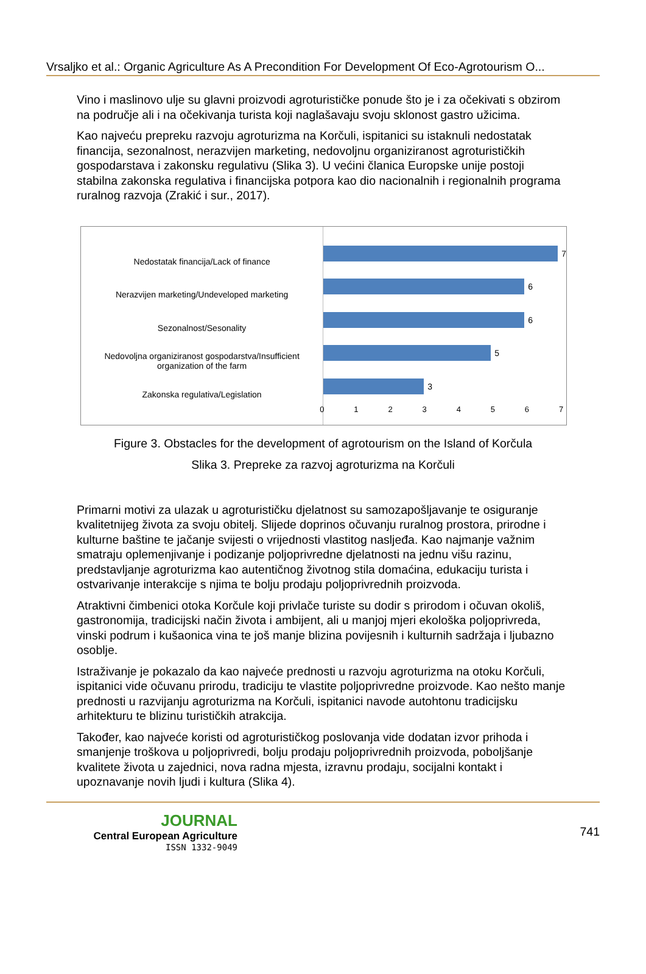Vrsaljko et al.: Organic Agriculture As A Precondition For Development Of Eco-Agrotourism O...
Vino i maslinovo ulje su glavni proizvodi agroturističke ponude što je i za očekivati s obzirom na područje ali i na očekivanja turista koji naglašavaju svoju sklonost gastro užicima.
Kao najveću prepreku razvoju agroturizma na Korčuli, ispitanici su istaknuli nedostatak financija, sezonalnost, nerazvijen marketing, nedovoljnu organiziranost agroturističkih gospodarstava i zakonsku regulativu (Slika 3). U većini članica Europske unije postoji stabilna zakonska regulativa i financijska potpora kao dio nacionalnih i regionalnih programa ruralnog razvoja (Zrakić i sur., 2017).
Nedostatak financija/Lack of finance
Nerazvijen marketing/Undeveloped marketing
Sezonalnost/Sesonality
Nedovoljna organiziranost gospodarstva/Insufficient organization of the farm
Zakonska regulativa/Legislation
7
6
6
5
3
0 1 2 3 4 5 6 7
Figure 3. Obstacles for the development of agrotourism on the Island of Korčula
Slika 3. Prepreke za razvoj agroturizma na Korčuli
Primarni motivi za ulazak u agroturističku djelatnost su samozapošljavanje te osiguranje kvalitetnijeg života za svoju obitelj. Slijede doprinos očuvanju ruralnog prostora, prirodne i kulturne baštine te jačanje svijesti o vrijednosti vlastitog nasljeđa. Kao najmanje važnim smatraju oplemenjivanje i podizanje poljoprivredne djelatnosti na jednu višu razinu, predstavljanje agroturizma kao autentičnog životnog stila domaćina, edukaciju turista i ostvarivanje interakcije s njima te bolju prodaju poljoprivrednih proizvoda.
Atraktivni čimbenici otoka Korčule koji privlače turiste su dodir s prirodom i očuvan okoliš, gastronomija, tradicijski način života i ambijent, ali u manjoj mjeri ekološka poljoprivreda, vinski podrum i kušaonica vina te još manje blizina povijesnih i kulturnih sadržaja i ljubazno osoblje.
Istraživanje je pokazalo da kao najveće prednosti u razvoju agroturizma na otoku Korčuli, ispitanici vide očuvanu prirodu, tradiciju te vlastite poljoprivredne proizvode. Kao nešto manje prednosti u razvijanju agroturizma na Korčuli, ispitanici navode autohtonu tradicijsku arhitekturu te blizinu turističkih atrakcija.
Također, kao najveće koristi od agroturističkog poslovanja vide dodatan izvor prihoda i smanjenje troškova u poljoprivredi, bolju prodaju poljoprivrednih proizvoda, poboljšanje kvalitete života u zajednici, nova radna mjesta, izravnu prodaju, socijalni kontakt i upoznavanje novih ljudi i kultura (Slika 4).
JOURNAL
Central European Agriculture
ISSN 1332-9049
741